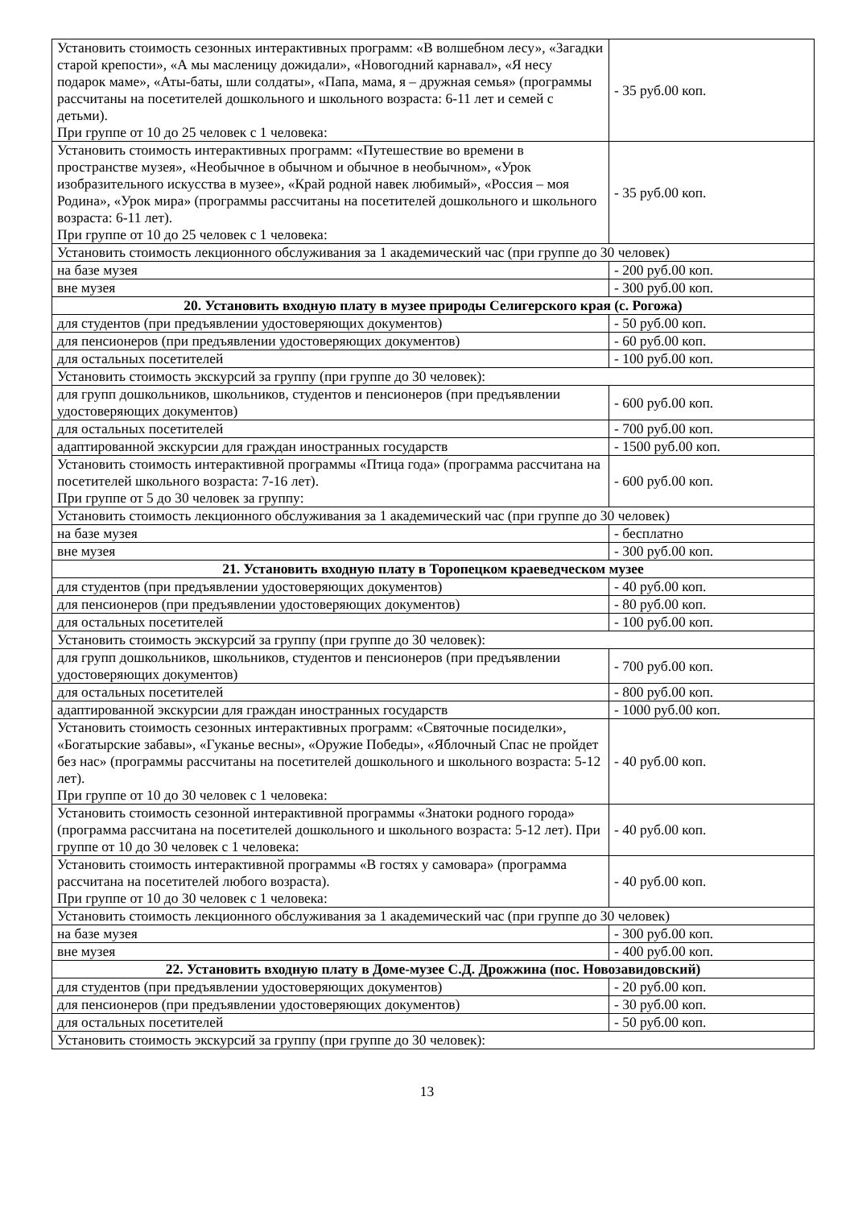| Установить стоимость сезонных интерактивных программ: «В волшебном лесу», «Загадки старой крепости», «А мы масленицу дожидали», «Новогодний карнавал», «Я несу подарок маме», «Аты-баты, шли солдаты», «Папа, мама, я – дружная семья» (программы рассчитаны на посетителей дошкольного и школьного возраста: 6-11 лет и семей с детьми). При группе от 10 до 25 человек с 1 человека: | - 35 руб.00 коп. |
| Установить стоимость интерактивных программ: «Путешествие во времени в пространстве музея», «Необычное в обычном и обычное в необычном», «Урок изобразительного искусства в музее», «Край родной навек любимый», «Россия – моя Родина», «Урок мира» (программы рассчитаны на посетителей дошкольного и школьного возраста: 6-11 лет). При группе от 10 до 25 человек с 1 человека: | - 35 руб.00 коп. |
| Установить стоимость лекционного обслуживания за 1 академический час (при группе до 30 человек) | |
| на базе музея | - 200 руб.00 коп. |
| вне музея | - 300 руб.00 коп. |
| 20. Установить входную плату в музее природы Селигерского края (с. Рогожа) | |
| для студентов (при предъявлении удостоверяющих документов) | - 50 руб.00 коп. |
| для пенсионеров (при предъявлении удостоверяющих документов) | - 60 руб.00 коп. |
| для остальных посетителей | - 100 руб.00 коп. |
| Установить стоимость экскурсий за группу (при группе до 30 человек): | |
| для групп дошкольников, школьников, студентов и пенсионеров (при предъявлении удостоверяющих документов) | - 600 руб.00 коп. |
| для остальных посетителей | - 700 руб.00 коп. |
| адаптированной экскурсии для граждан иностранных государств | - 1500 руб.00 коп. |
| Установить стоимость интерактивной программы «Птица года» (программа рассчитана на посетителей школьного возраста: 7-16 лет). При группе от 5 до 30 человек за группу: | - 600 руб.00 коп. |
| Установить стоимость лекционного обслуживания за 1 академический час (при группе до 30 человек) | |
| на базе музея | - бесплатно |
| вне музея | - 300 руб.00 коп. |
| 21. Установить входную плату в Торопецком краеведческом музее | |
| для студентов (при предъявлении удостоверяющих документов) | - 40 руб.00 коп. |
| для пенсионеров (при предъявлении удостоверяющих документов) | - 80 руб.00 коп. |
| для остальных посетителей | - 100 руб.00 коп. |
| Установить стоимость экскурсий за группу (при группе до 30 человек): | |
| для групп дошкольников, школьников, студентов и пенсионеров (при предъявлении удостоверяющих документов) | - 700 руб.00 коп. |
| для остальных посетителей | - 800 руб.00 коп. |
| адаптированной экскурсии для граждан иностранных государств | - 1000 руб.00 коп. |
| Установить стоимость сезонных интерактивных программ: «Святочные посиделки», «Богатырские забавы», «Гуканье весны», «Оружие Победы», «Яблочный Спас не пройдет без нас» (программы рассчитаны на посетителей дошкольного и школьного возраста: 5-12 лет). При группе от 10 до 30 человек с 1 человека: | - 40 руб.00 коп. |
| Установить стоимость сезонной интерактивной программы «Знатоки родного города» (программа рассчитана на посетителей дошкольного и школьного возраста: 5-12 лет). При группе от 10 до 30 человек с 1 человека: | - 40 руб.00 коп. |
| Установить стоимость интерактивной программы «В гостях у самовара» (программа рассчитана на посетителей любого возраста). При группе от 10 до 30 человек с 1 человека: | - 40 руб.00 коп. |
| Установить стоимость лекционного обслуживания за 1 академический час (при группе до 30 человек) | |
| на базе музея | - 300 руб.00 коп. |
| вне музея | - 400 руб.00 коп. |
| 22. Установить входную плату в Доме-музее С.Д. Дрожжина (пос. Новозавидовский) | |
| для студентов (при предъявлении удостоверяющих документов) | - 20 руб.00 коп. |
| для пенсионеров (при предъявлении удостоверяющих документов) | - 30 руб.00 коп. |
| для остальных посетителей | - 50 руб.00 коп. |
| Установить стоимость экскурсий за группу (при группе до 30 человек): | |
13